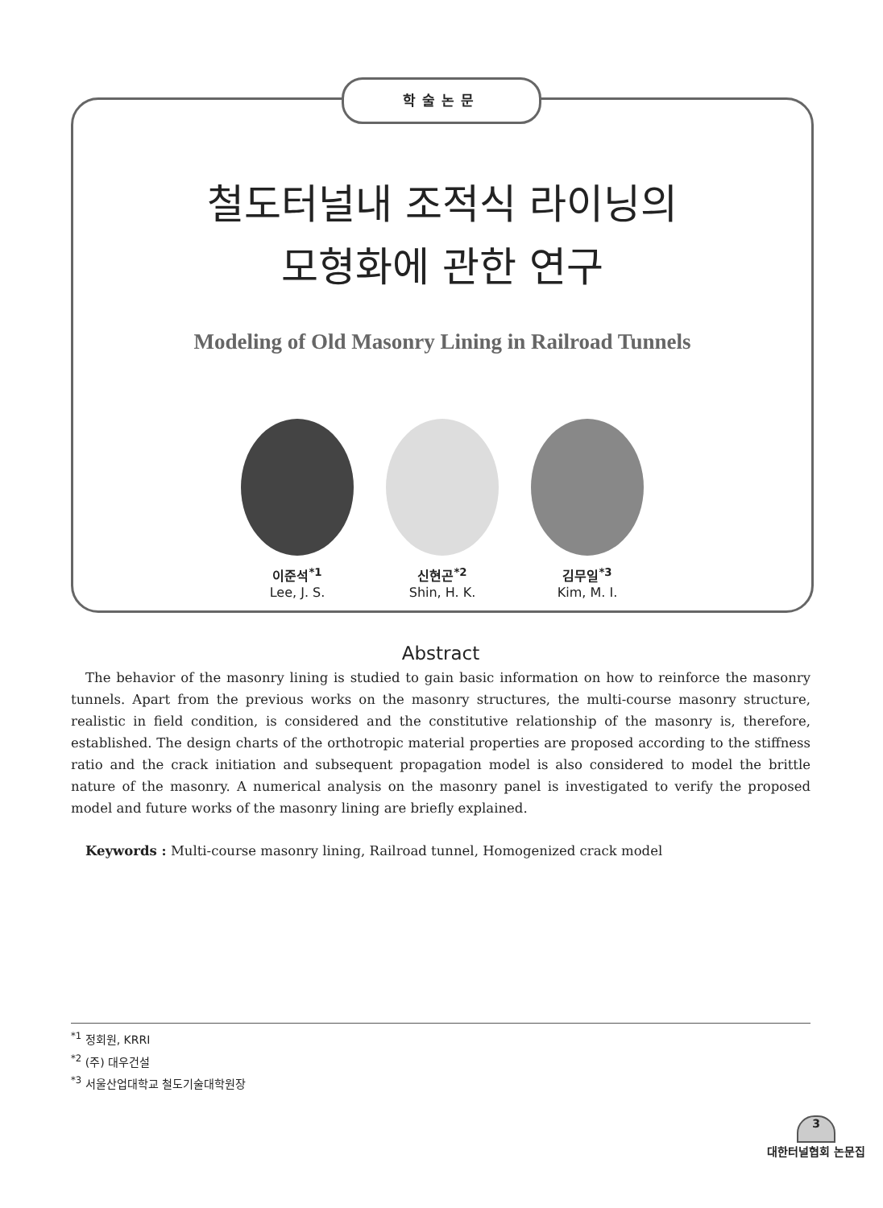학술논문
철도터널내 조적식 라이닝의
모형화에 관한 연구
Modeling of Old Masonry Lining in Railroad Tunnels
이준석<sup>*1</sup>
Lee, J. S.
신현곤<sup>*2</sup>
Shin, H. K.
김무일<sup>*3</sup>
Kim, M. I.
Abstract
The behavior of the masonry lining is studied to gain basic information on how to reinforce the masonry tunnels. Apart from the previous works on the masonry structures, the multi-course masonry structure, realistic in field condition, is considered and the constitutive relationship of the masonry is, therefore, established. The design charts of the orthotropic material properties are proposed according to the stiffness ratio and the crack initiation and subsequent propagation model is also considered to model the brittle nature of the masonry. A numerical analysis on the masonry panel is investigated to verify the proposed model and future works of the masonry lining are briefly explained.
Keywords : Multi-course masonry lining, Railroad tunnel, Homogenized crack model
<sup>*1</sup> 정회원, KRRI
<sup>*2</sup> (주) 대우건설
<sup>*3</sup> 서울산업대학교 철도기술대학원장
3
대한터널협회 논문집